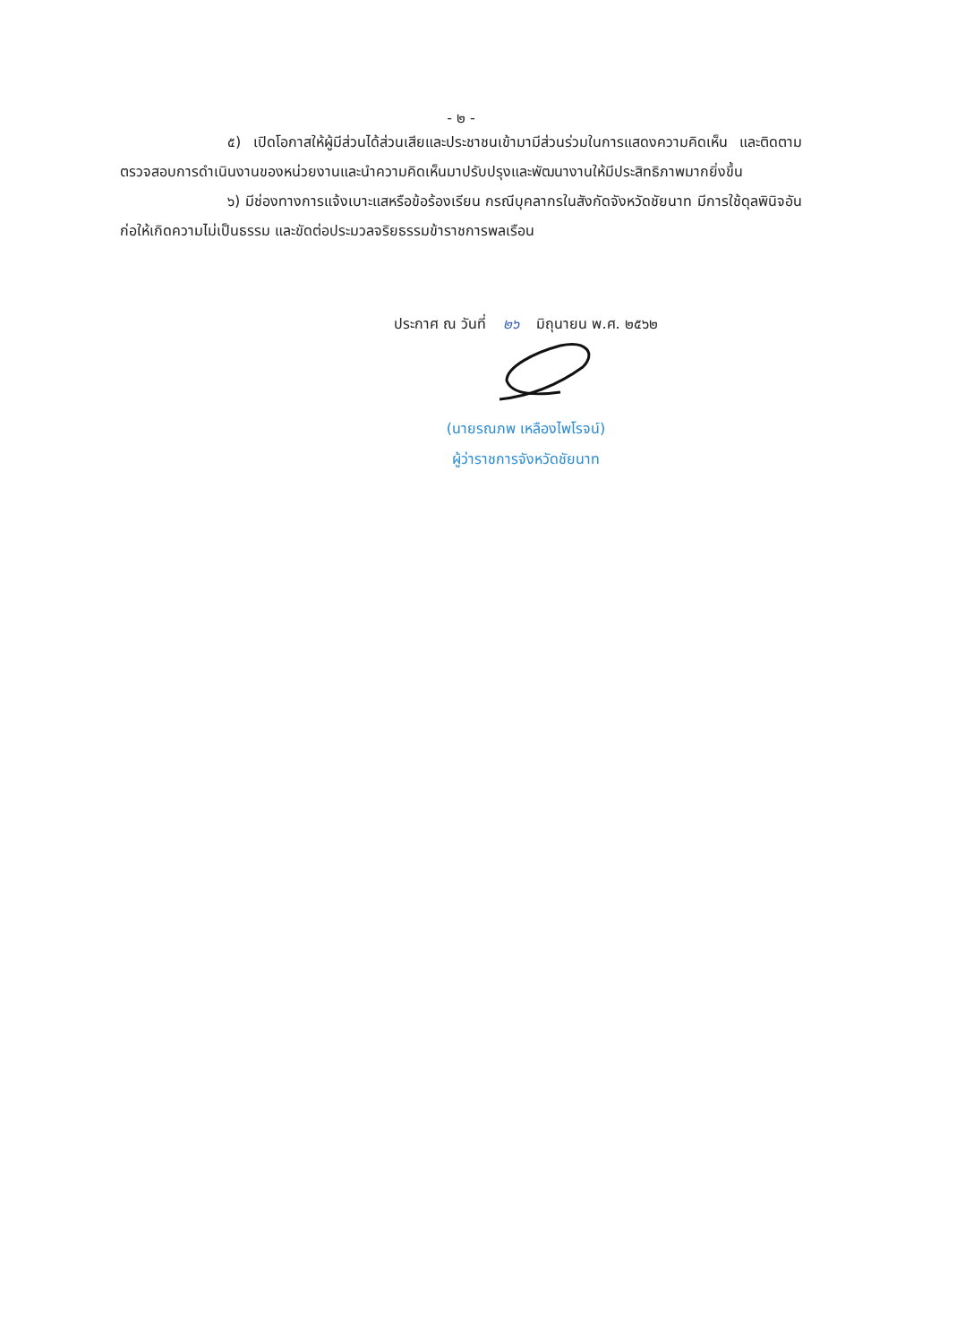- ๒ -
๕) เปิดโอกาสให้ผู้มีส่วนได้ส่วนเสียและประชาชนเข้ามามีส่วนร่วมในการแสดงความคิดเห็น และติดตามตรวจสอบการดำเนินงานของหน่วยงานและนำความคิดเห็นมาปรับปรุงและพัฒนางานให้มีประสิทธิภาพมากยิ่งขึ้น
๖) มีช่องทางการแจ้งเบาะแสหรือข้อร้องเรียน กรณีบุคลากรในสังกัดจังหวัดชัยนาท มีการใช้ดุลพินิจอันก่อให้เกิดความไม่เป็นธรรม และขัดต่อประมวลจริยธรรมข้าราชการพลเรือน
ประกาศ ณ วันที่ ๒๖ มิถุนายน พ.ศ. ๒๕๖๒
(นายรณภพ เหลืองไพโรจน์)
ผู้ว่าราชการจังหวัดชัยนาท